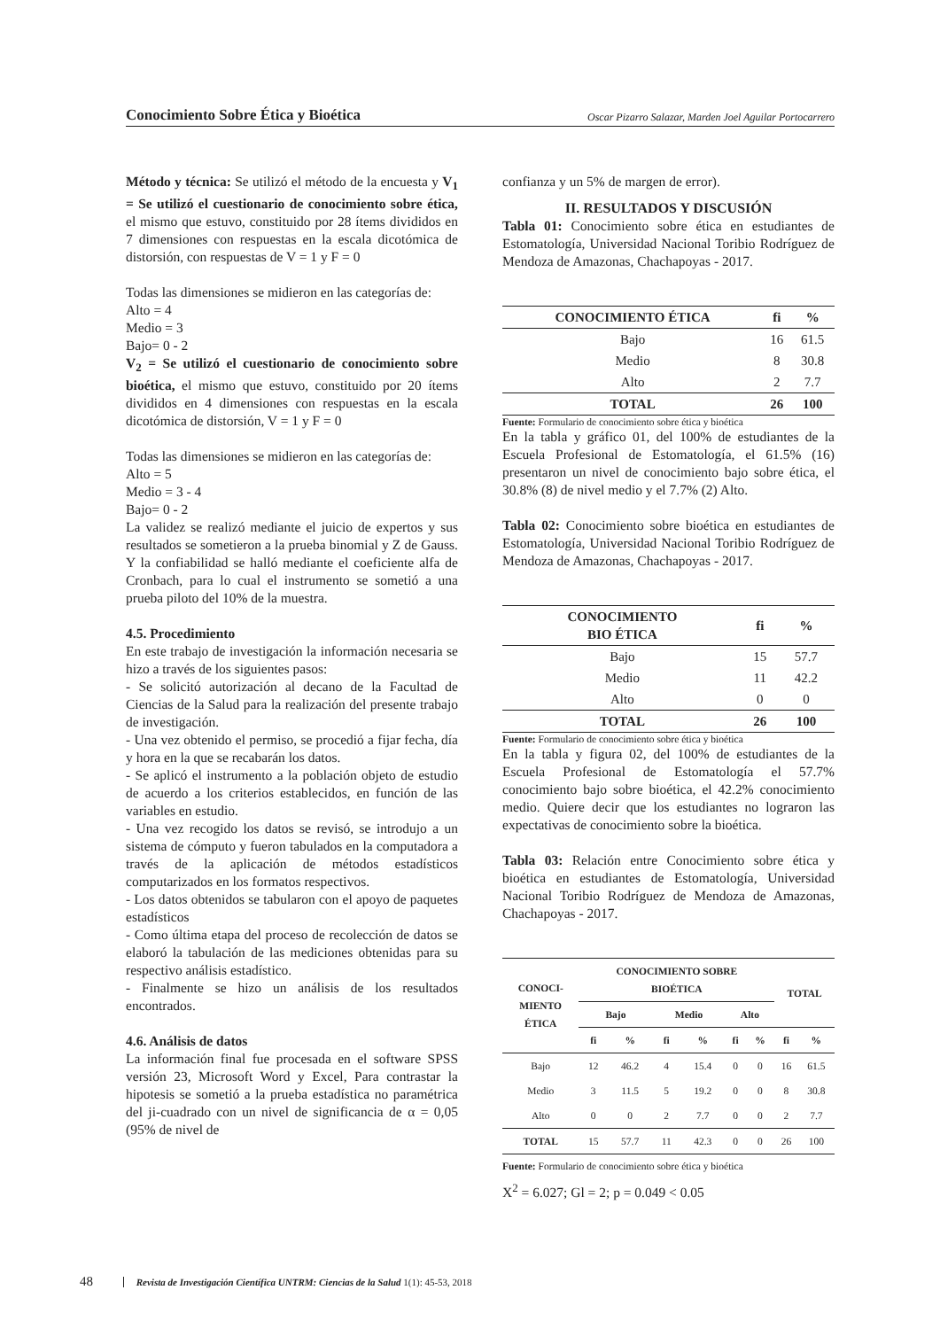Conocimiento Sobre Ética y Bioética Oscar Pizarro Salazar, Marden Joel Aguilar Portocarrero
Método y técnica: Se utilizó el método de la encuesta y V<sub>1</sub> = Se utilizó el cuestionario de conocimiento sobre ética, el mismo que estuvo, constituido por 28 ítems divididos en 7 dimensiones con respuestas en la escala dicotómica de distorsión, con respuestas de V = 1 y F = 0
Todas las dimensiones se midieron en las categorías de:
Alto = 4
Medio = 3
Bajo= 0 - 2
V<sub>2</sub> = Se utilizó el cuestionario de conocimiento sobre bioética, el mismo que estuvo, constituido por 20 ítems divididos en 4 dimensiones con respuestas en la escala dicotómica de distorsión, V = 1 y F = 0
Todas las dimensiones se midieron en las categorías de:
Alto = 5
Medio = 3 - 4
Bajo= 0 - 2
La validez se realizó mediante el juicio de expertos y sus resultados se sometieron a la prueba binomial y Z de Gauss. Y la confiabilidad se halló mediante el coeficiente alfa de Cronbach, para lo cual el instrumento se sometió a una prueba piloto del 10% de la muestra.
4.5. Procedimiento
En este trabajo de investigación la información necesaria se hizo a través de los siguientes pasos:
- Se solicitó autorización al decano de la Facultad de Ciencias de la Salud para la realización del presente trabajo de investigación.
- Una vez obtenido el permiso, se procedió a fijar fecha, día y hora en la que se recabarán los datos.
- Se aplicó el instrumento a la población objeto de estudio de acuerdo a los criterios establecidos, en función de las variables en estudio.
- Una vez recogido los datos se revisó, se introdujo a un sistema de cómputo y fueron tabulados en la computadora a través de la aplicación de métodos estadísticos computarizados en los formatos respectivos.
- Los datos obtenidos se tabularon con el apoyo de paquetes estadísticos
- Como última etapa del proceso de recolección de datos se elaboró la tabulación de las mediciones obtenidas para su respectivo análisis estadístico.
- Finalmente se hizo un análisis de los resultados encontrados.
4.6. Análisis de datos
La información final fue procesada en el software SPSS versión 23, Microsoft Word y Excel, Para contrastar la hipotesis se sometió a la prueba estadística no paramétrica del ji-cuadrado con un nivel de significancia de α = 0,05 (95% de nivel de
confianza y un 5% de margen de error).
II. RESULTADOS Y DISCUSIÓN
Tabla 01: Conocimiento sobre ética en estudiantes de Estomatología, Universidad Nacional Toribio Rodríguez de Mendoza de Amazonas, Chachapoyas - 2017.
| CONOCIMIENTO ÉTICA | fi | % |
| --- | --- | --- |
| Bajo | 16 | 61.5 |
| Medio | 8 | 30.8 |
| Alto | 2 | 7.7 |
| TOTAL | 26 | 100 |
Fuente: Formulario de conocimiento sobre ética y bioética
En la tabla y gráfico 01, del 100% de estudiantes de la Escuela Profesional de Estomatología, el 61.5% (16) presentaron un nivel de conocimiento bajo sobre ética, el 30.8% (8) de nivel medio y el 7.7% (2) Alto.
Tabla 02: Conocimiento sobre bioética en estudiantes de Estomatología, Universidad Nacional Toribio Rodríguez de Mendoza de Amazonas, Chachapoyas - 2017.
| CONOCIMIENTO BIO ÉTICA | fi | % |
| --- | --- | --- |
| Bajo | 15 | 57.7 |
| Medio | 11 | 42.2 |
| Alto | 0 | 0 |
| TOTAL | 26 | 100 |
Fuente: Formulario de conocimiento sobre ética y bioética
En la tabla y figura 02, del 100% de estudiantes de la Escuela Profesional de Estomatología el 57.7% conocimiento bajo sobre bioética, el 42.2% conocimiento medio. Quiere decir que los estudiantes no lograron las expectativas de conocimiento sobre la bioética.
Tabla 03: Relación entre Conocimiento sobre ética y bioética en estudiantes de Estomatología, Universidad Nacional Toribio Rodríguez de Mendoza de Amazonas, Chachapoyas - 2017.
| CONOCI- MIENTO ÉTICA | CONOCIMIENTO SOBRE BIOÉTICA | | | | | | TOTAL | |
| --- | --- | --- | --- | --- | --- | --- | --- | --- |
| | Bajo | | Medio | | Alto | | | |
| | fi | % | fi | % | fi | % | fi | % |
| Bajo | 12 | 46.2 | 4 | 15.4 | 0 | 0 | 16 | 61.5 |
| Medio | 3 | 11.5 | 5 | 19.2 | 0 | 0 | 8 | 30.8 |
| Alto | 0 | 0 | 2 | 7.7 | 0 | 0 | 2 | 7.7 |
| TOTAL | 15 | 57.7 | 11 | 42.3 | 0 | 0 | 26 | 100 |
Fuente: Formulario de conocimiento sobre ética y bioética
X<sup>2</sup> = 6.027; Gl = 2; p = 0.049 < 0.05
48 Revista de Investigación Científica UNTRM: Ciencias de la Salud 1(1): 45-53, 2018